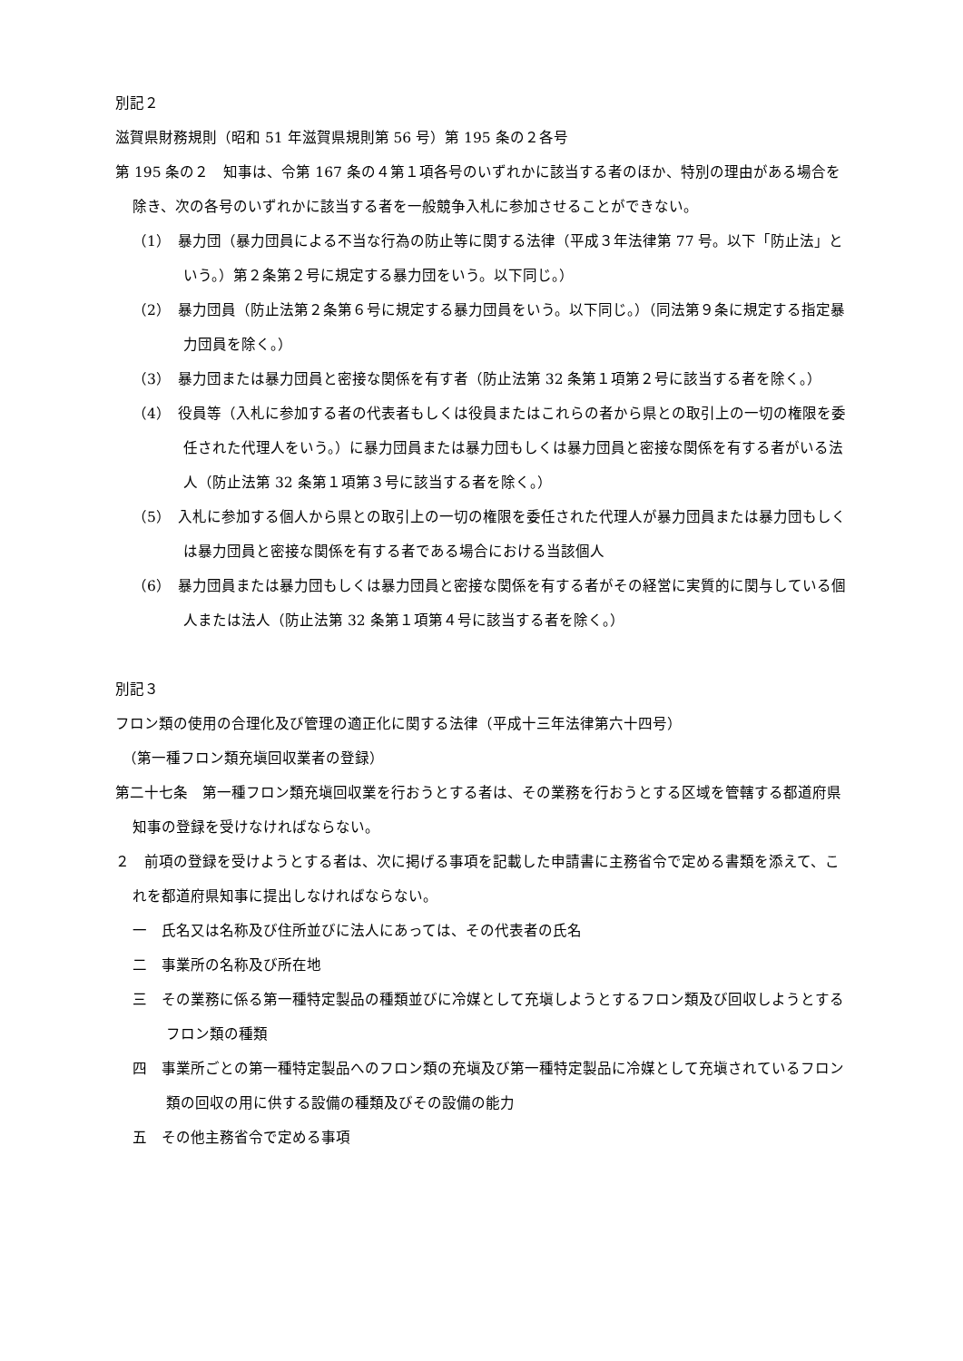別記２
滋賀県財務規則（昭和 51 年滋賀県規則第 56 号）第 195 条の２各号
第 195 条の２　知事は、令第 167 条の４第１項各号のいずれかに該当する者のほか、特別の理由がある場合を除き、次の各号のいずれかに該当する者を一般競争入札に参加させることができない。
（1）　暴力団（暴力団員による不当な行為の防止等に関する法律（平成３年法律第 77 号。以下「防止法」という。）第２条第２号に規定する暴力団をいう。以下同じ。）
（2）　暴力団員（防止法第２条第６号に規定する暴力団員をいう。以下同じ。）（同法第９条に規定する指定暴力団員を除く。）
（3）　暴力団または暴力団員と密接な関係を有す者（防止法第 32 条第１項第２号に該当する者を除く。）
（4）　役員等（入札に参加する者の代表者もしくは役員またはこれらの者から県との取引上の一切の権限を委任された代理人をいう。）に暴力団員または暴力団もしくは暴力団員と密接な関係を有する者がいる法人（防止法第 32 条第１項第３号に該当する者を除く。）
（5）　入札に参加する個人から県との取引上の一切の権限を委任された代理人が暴力団員または暴力団もしくは暴力団員と密接な関係を有する者である場合における当該個人
（6）　暴力団員または暴力団もしくは暴力団員と密接な関係を有する者がその経営に実質的に関与している個人または法人（防止法第 32 条第１項第４号に該当する者を除く。）
別記３
フロン類の使用の合理化及び管理の適正化に関する法律（平成十三年法律第六十四号）
　（第一種フロン類充塡回収業者の登録）
第二十七条　第一種フロン類充塡回収業を行おうとする者は、その業務を行おうとする区域を管轄する都道府県知事の登録を受けなければならない。
２　前項の登録を受けようとする者は、次に掲げる事項を記載した申請書に主務省令で定める書類を添えて、これを都道府県知事に提出しなければならない。
一　氏名又は名称及び住所並びに法人にあっては、その代表者の氏名
二　事業所の名称及び所在地
三　その業務に係る第一種特定製品の種類並びに冷媒として充塡しようとするフロン類及び回収しようとするフロン類の種類
四　事業所ごとの第一種特定製品へのフロン類の充塡及び第一種特定製品に冷媒として充塡されているフロン類の回収の用に供する設備の種類及びその設備の能力
五　その他主務省令で定める事項